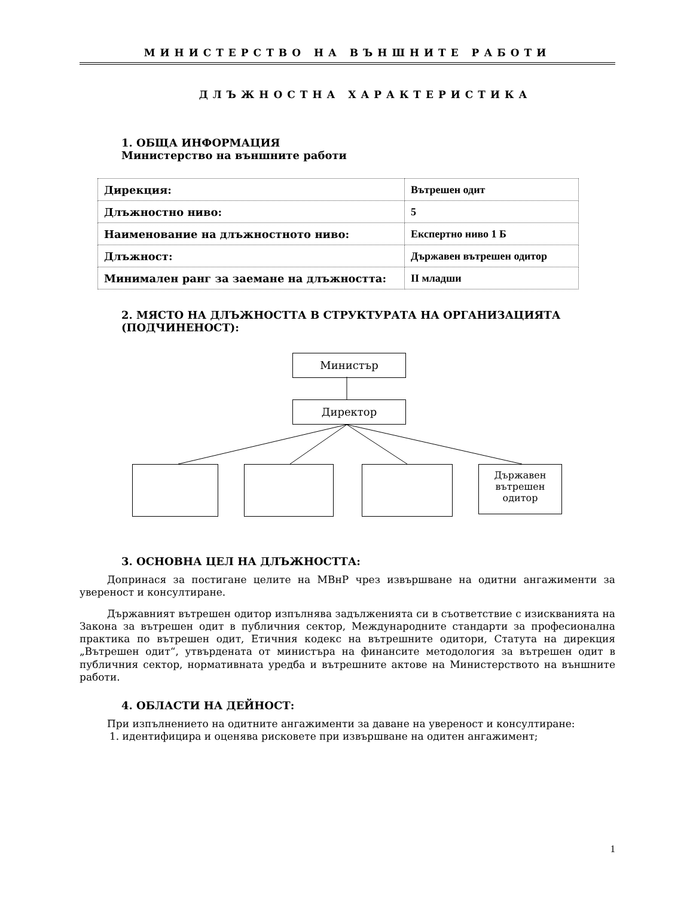МИНИСТЕРСТВО НА ВЪНШНИТЕ РАБОТИ
ДЛЪЖНОСТНА ХАРАКТЕРИСТИКА
1. ОБЩА ИНФОРМАЦИЯ
Министерство на външните работи
| Дирекция: | Вътрешен одит |
| Длъжностно ниво: | 5 |
| Наименование на длъжностното ниво: | Експертно ниво 1 Б |
| Длъжност: | Държавен вътрешен одитор |
| Минимален ранг за заемане на длъжността: | II младши |
2. МЯСТО НА ДЛЪЖНОСТТА В СТРУКТУРАТА НА ОРГАНИЗАЦИЯТА (ПОДЧИНЕНОСТ):
Министър
Директор
Държавен вътрешен одитор
3. ОСНОВНА ЦЕЛ НА ДЛЪЖНОСТТА:
Допринася за постигане целите на МВнР чрез извършване на одитни ангажименти за увереност и консултиране.
Държавният вътрешен одитор изпълнява задълженията си в съответствие с изискванията на Закона за вътрешен одит в публичния сектор, Международните стандарти за професионална практика по вътрешен одит, Етичния кодекс на вътрешните одитори, Статута на дирекция „Вътрешен одит“, утвърдената от министъра на финансите методология за вътрешен одит в публичния сектор, нормативната уредба и вътрешните актове на Министерството на външните работи.
4. ОБЛАСТИ НА ДЕЙНОСТ:
При изпълнението на одитните ангажименти за даване на увереност и консултиране:
1. идентифицира и оценява рисковете при извършване на одитен ангажимент;
1